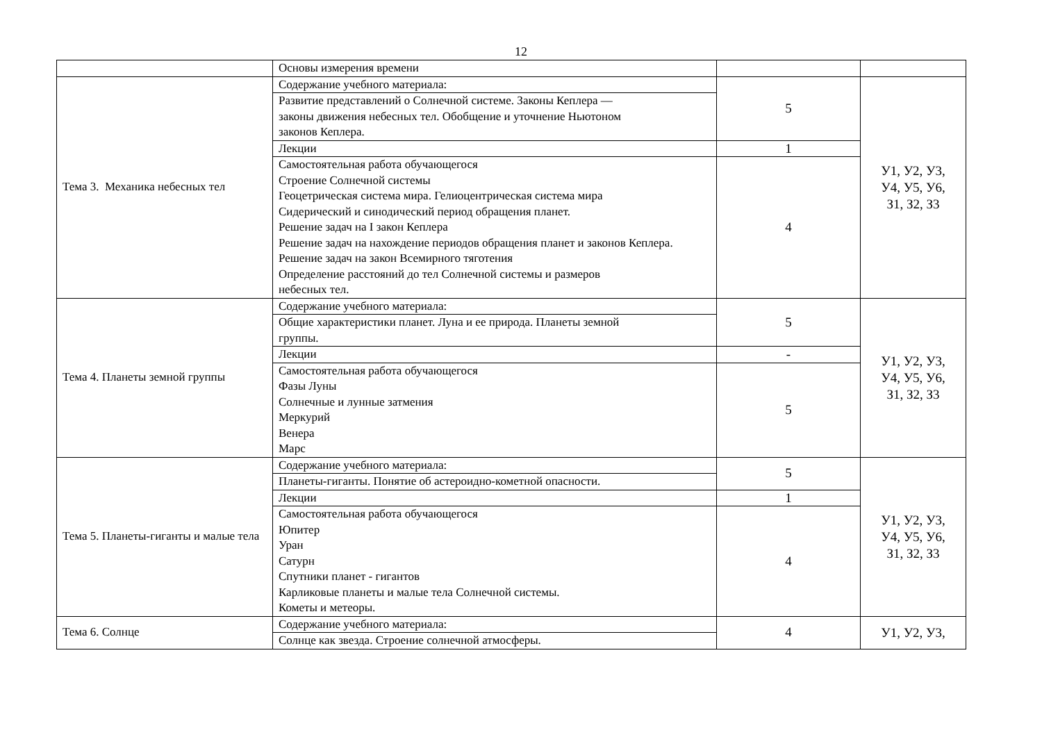12
| | Основы измерения времени | | |
| Тема 3. Механика небесных тел | Содержание учебного материала: | 5 | У1, У2, У3, У4, У5, У6, З1, З2, З3 |
| | Развитие представлений о Солнечной системе. Законы Кеплера — законы движения небесных тел. Обобщение и уточнение Ньютоном законов Кеплера. | | |
| | Лекции | 1 | |
| | Самостоятельная работа обучающегося Строение Солнечной системы Геоцетрическая система мира. Гелиоцентрическая система мира Сидерический и синодический период обращения планет. Решение задач на I закон Кеплера Решение задач на нахождение периодов обращения планет и законов Кеплера. Решение задач на закон Всемирного тяготения Определение расстояний до тел Солнечной системы и размеров небесных тел. | 4 | |
| Тема 4. Планеты земной группы | Содержание учебного материала: | 5 | У1, У2, У3, У4, У5, У6, З1, З2, З3 |
| | Общие характеристики планет. Луна и ее природа. Планеты земной группы. | | |
| | Лекции | - | |
| | Самостоятельная работа обучающегося Фазы Луны Солнечные и лунные затмения Меркурий Венера Марс | 5 | |
| Тема 5. Планеты-гиганты и малые тела | Содержание учебного материала: | 5 | У1, У2, У3, У4, У5, У6, З1, З2, З3 |
| | Планеты-гиганты. Понятие об астероидно-кометной опасности. | | |
| | Лекции | 1 | |
| | Самостоятельная работа обучающегося Юпитер Уран Сатурн Спутники планет - гигантов Карликовые планеты и малые тела Солнечной системы. Кометы и метеоры. | 4 | |
| Тема 6. Солнце | Содержание учебного материала: | 4 | У1, У2, У3, |
| | Солнце как звезда. Строение солнечной атмосферы. | | |